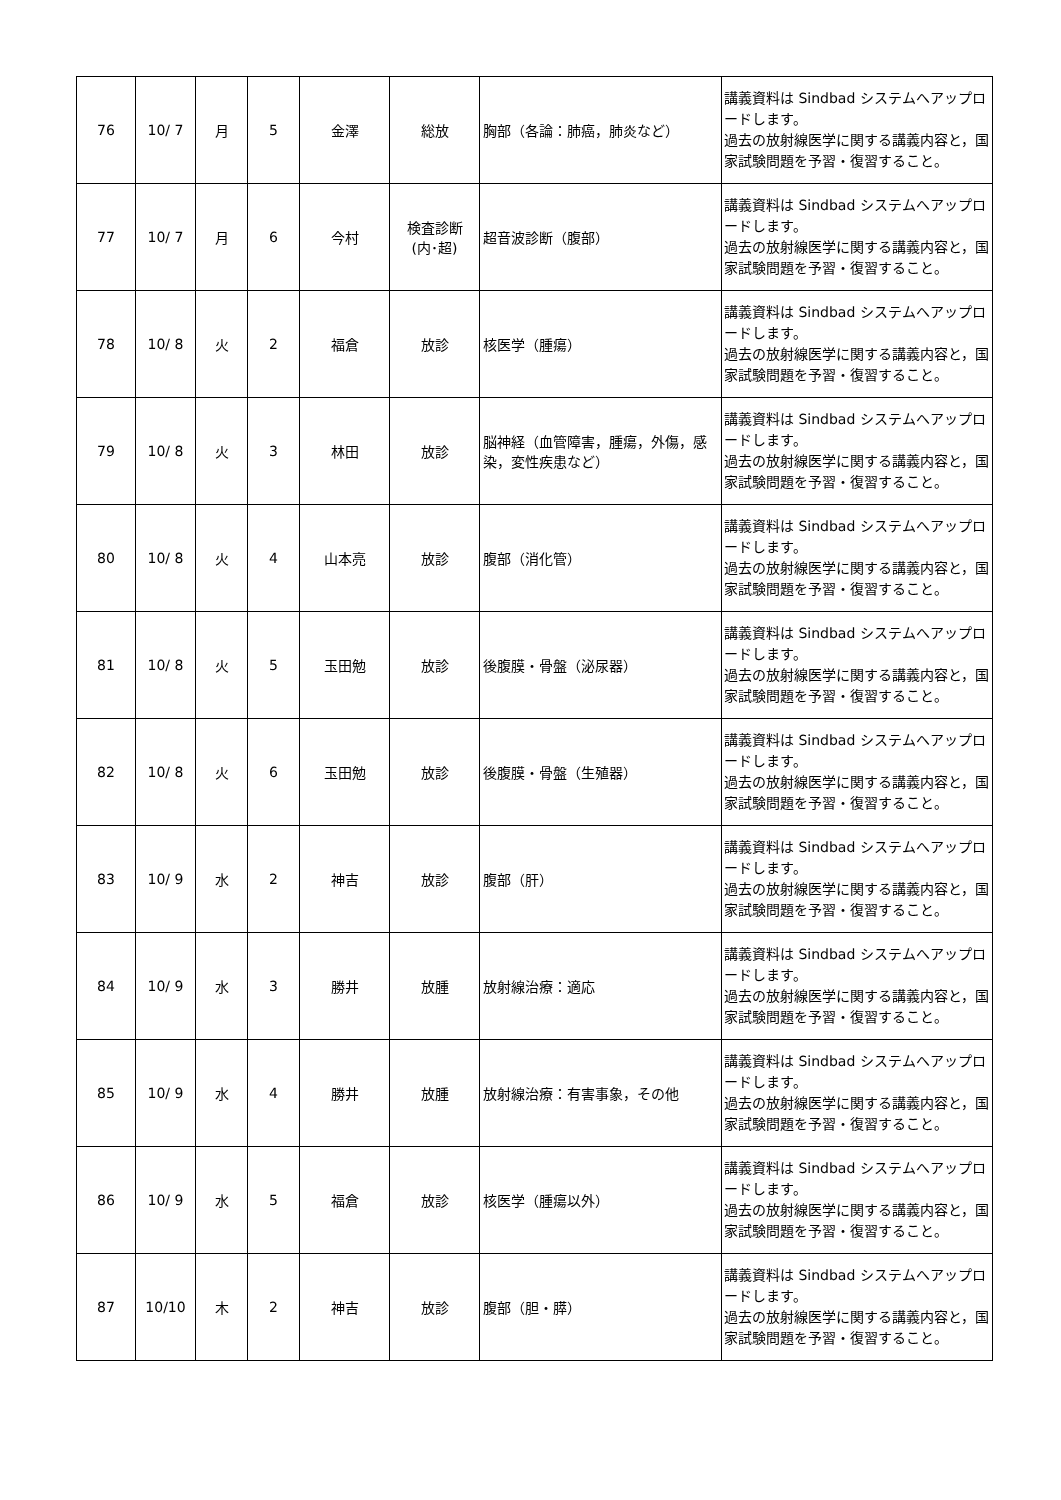| 76 | 10/ 7 | 月 | 5 | 金澤 | 総放 | 胸部（各論：肺癌，肺炎など） | 講義資料は Sindbad システムへアップロードします。 過去の放射線医学に関する講義内容と，国家試験問題を予習・復習すること。 |
| 77 | 10/ 7 | 月 | 6 | 今村 | 検査診断 (内･超) | 超音波診断（腹部） | 講義資料は Sindbad システムへアップロードします。 過去の放射線医学に関する講義内容と，国家試験問題を予習・復習すること。 |
| 78 | 10/ 8 | 火 | 2 | 福倉 | 放診 | 核医学（腫瘍） | 講義資料は Sindbad システムへアップロードします。 過去の放射線医学に関する講義内容と，国家試験問題を予習・復習すること。 |
| 79 | 10/ 8 | 火 | 3 | 林田 | 放診 | 脳神経（血管障害，腫瘍，外傷，感染，変性疾患など） | 講義資料は Sindbad システムへアップロードします。 過去の放射線医学に関する講義内容と，国家試験問題を予習・復習すること。 |
| 80 | 10/ 8 | 火 | 4 | 山本亮 | 放診 | 腹部（消化管） | 講義資料は Sindbad システムへアップロードします。 過去の放射線医学に関する講義内容と，国家試験問題を予習・復習すること。 |
| 81 | 10/ 8 | 火 | 5 | 玉田勉 | 放診 | 後腹膜・骨盤（泌尿器） | 講義資料は Sindbad システムへアップロードします。 過去の放射線医学に関する講義内容と，国家試験問題を予習・復習すること。 |
| 82 | 10/ 8 | 火 | 6 | 玉田勉 | 放診 | 後腹膜・骨盤（生殖器） | 講義資料は Sindbad システムへアップロードします。 過去の放射線医学に関する講義内容と，国家試験問題を予習・復習すること。 |
| 83 | 10/ 9 | 水 | 2 | 神吉 | 放診 | 腹部（肝） | 講義資料は Sindbad システムへアップロードします。 過去の放射線医学に関する講義内容と，国家試験問題を予習・復習すること。 |
| 84 | 10/ 9 | 水 | 3 | 勝井 | 放腫 | 放射線治療：適応 | 講義資料は Sindbad システムへアップロードします。 過去の放射線医学に関する講義内容と，国家試験問題を予習・復習すること。 |
| 85 | 10/ 9 | 水 | 4 | 勝井 | 放腫 | 放射線治療：有害事象，その他 | 講義資料は Sindbad システムへアップロードします。 過去の放射線医学に関する講義内容と，国家試験問題を予習・復習すること。 |
| 86 | 10/ 9 | 水 | 5 | 福倉 | 放診 | 核医学（腫瘍以外） | 講義資料は Sindbad システムへアップロードします。 過去の放射線医学に関する講義内容と，国家試験問題を予習・復習すること。 |
| 87 | 10/10 | 木 | 2 | 神吉 | 放診 | 腹部（胆・膵） | 講義資料は Sindbad システムへアップロードします。 過去の放射線医学に関する講義内容と，国家試験問題を予習・復習すること。 |